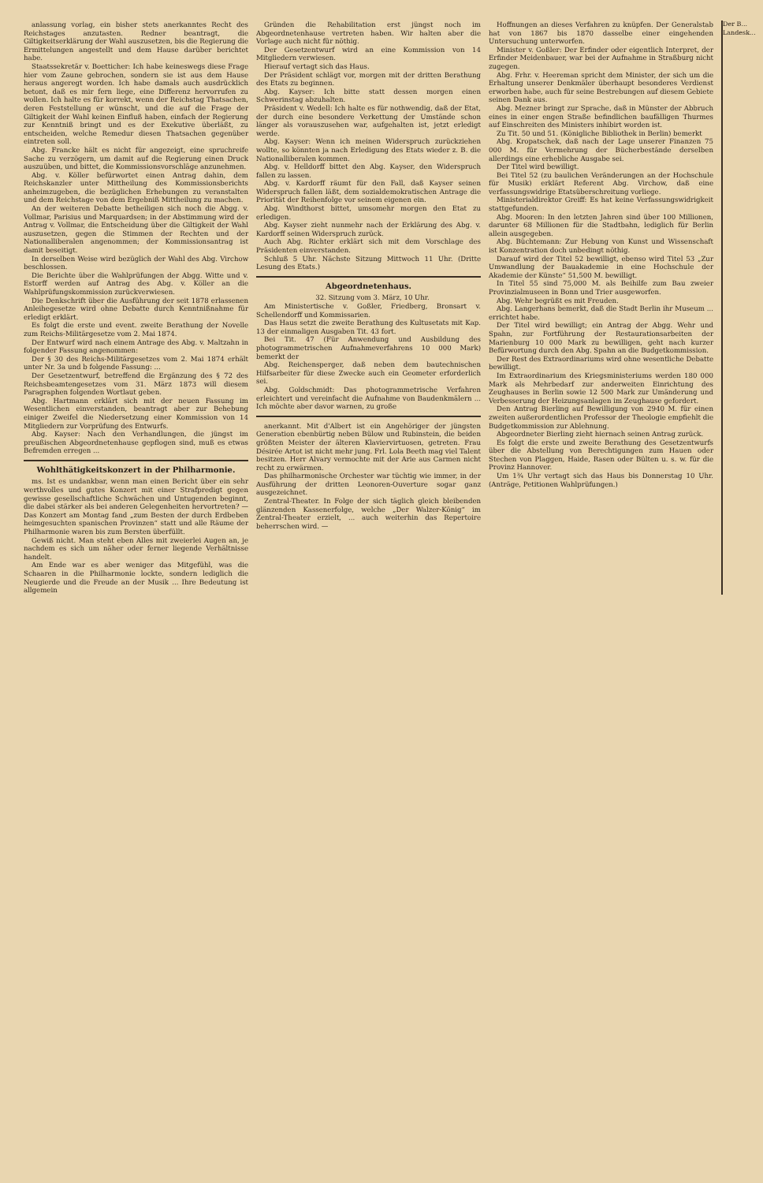anlassung vorlag, ein bisher stets anerkanntes Recht des Reichstages anzutasten. Redner beantragt, die Giltigkeitserklärung der Wahl auszusetzen, bis die Regierung die Ermittelungen angestellt und dem Hause darüber berichtet habe.
Staatssekretär v. Boetticher: Ich habe keineswegs diese Frage hier vom Zaune gebrochen, sondern sie ist aus dem Hause heraus angeregt worden. Ich habe damals auch ausdrücklich betont, daß es mir fern liege, eine Differenz hervorrufen zu wollen. Ich halte es für korrekt, wenn der Reichstag Thatsachen, deren Feststellung er wünscht, und die auf die Frage der Giltigkeit der Wahl keinen Einfluß haben, einfach der Regierung zur Kenntniß bringt und es der Exekutive überläßt, zu entscheiden, welche Remedur diesen Thatsachen gegenüber eintreten soll.
Abg. Francke hält es nicht für angezeigt, eine spruchreife Sache zu verzögern, um damit auf die Regierung einen Druck auszuüben, und bittet, die Kommissionsvorschläge anzunehmen.
Abg. v. Köller befürwortet einen Antrag dahin, dem Reichskanzler unter Mittheilung des Kommissionsberichts anheimzugeben, die bezüglichen Erhebungen zu veranstalten und dem Reichstage von dem Ergebniß Mittheilung zu machen.
An der weiteren Debatte betheiligen sich noch die Abgg. v. Vollmar, Parisius und Marquardsen; in der Abstimmung wird der Antrag v. Vollmar, die Entscheidung über die Giltigkeit der Wahl auszusetzen, gegen die Stimmen der Rechten und der Nationalliberalen angenommen; der Kommissionsantrag ist damit beseitigt.
In derselben Weise wird bezüglich der Wahl des Abg. Virchow beschlossen.
Die Berichte über die Wahlprüfungen der Abgg. Witte und v. Estorff werden auf Antrag des Abg. v. Köller an die Wahlprüfungskommission zurückverwiesen.
Die Denkschrift über die Ausführung der seit 1878 erlassenen Anleihegesetze wird ohne Debatte durch Kenntnißnahme für erledigt erklärt.
Es folgt die erste und event. zweite Berathung der Novelle zum Reichs-Militärgesetze vom 2. Mai 1874.
Der Entwurf wird nach einem Antrage des Abg. v. Maltzahn in folgender Fassung angenommen:
Der § 30 des Reichs-Militärgesetzes vom 2. Mai 1874 erhält unter Nr. 3a und b folgende Fassung: ...
Der Gesetzentwurf, betreffend die Ergänzung des § 72 des Reichsbeamtengesetzes vom 31. März 1873 will diesem Paragraphen folgenden Wortlaut geben.
Abg. Hartmann erklärt sich mit der neuen Fassung im Wesentlichen einverstanden, beantragt aber zur Behebung einiger Zweifel die Niedersetzung einer Kommission von 14 Mitgliedern zur Vorprüfung des Entwurfs.
Abg. Kayser: Nach den Verhandlungen, die jüngst im preußischen Abgeordnetenhause gepflogen sind, muß es etwas Befremden erregen ...
Wohlthätigkeitskonzert in der Philharmonie.
ms. Ist es undankbar, wenn man einen Bericht über ein sehr werthvolles und gutes Konzert mit einer Strafpredigt gegen gewisse gesellschaftliche Schwächen und Untugenden beginnt, die dabei stärker als bei anderen Gelegenheiten hervortreten? — Das Konzert am Montag fand „zum Besten der durch Erdbeben heimgesuchten spanischen Provinzen“ statt und alle Räume der Philharmonie waren bis zum Bersten überfüllt.
Gewiß nicht. Man steht eben Alles mit zweierlei Augen an, je nachdem es sich um näher oder ferner liegende Verhältnisse handelt.
Am Ende war es aber weniger das Mitgefühl, was die Schaaren in die Philharmonie lockte, sondern lediglich die Neugierde und die Freude an der Musik ... Ihre Bedeutung ist allgemein
Gründen die Rehabilitation erst jüngst noch im Abgeordnetenhause vertreten haben. Wir halten aber die Vorlage auch nicht für nöthig.
Der Gesetzentwurf wird an eine Kommission von 14 Mitgliedern verwiesen.
Hierauf vertagt sich das Haus.
Der Präsident schlägt vor, morgen mit der dritten Berathung des Etats zu beginnen.
Abg. Kayser: Ich bitte statt dessen morgen einen Schwerinstag abzuhalten.
Präsident v. Wedell: Ich halte es für nothwendig, daß der Etat, der durch eine besondere Verkettung der Umstände schon länger als vorauszusehen war, aufgehalten ist, jetzt erledigt werde.
Abg. Kayser: Wenn ich meinen Widerspruch zurückziehen wollte, so könnten ja nach Erledigung des Etats wieder z. B. die Nationalliberalen kommen.
Abg. v. Helldorff bittet den Abg. Kayser, den Widerspruch fallen zu lassen.
Abg. v. Kardorff räumt für den Fall, daß Kayser seinen Widerspruch fallen läßt, dem sozialdemokratischen Antrage die Priorität der Reihenfolge vor seinem eigenen ein.
Abg. Windthorst bittet, umsomehr morgen den Etat zu erledigen.
Abg. Kayser zieht nunmehr nach der Erklärung des Abg. v. Kardorff seinen Widerspruch zurück.
Auch Abg. Richter erklärt sich mit dem Vorschlage des Präsidenten einverstanden.
Schluß 5 Uhr. Nächste Sitzung Mittwoch 11 Uhr. (Dritte Lesung des Etats.)
Abgeordnetenhaus.
32. Sitzung vom 3. März, 10 Uhr.
Am Ministertische v. Goßler, Friedberg, Bronsart v. Schellendorff und Kommissarien.
Das Haus setzt die zweite Berathung des Kultusetats mit Kap. 13 der einmaligen Ausgaben Tit. 43 fort.
Bei Tit. 47 (Für Anwendung und Ausbildung des photogrammetrischen Aufnahmeverfahrens 10 000 Mark) bemerkt der
Abg. Reichensperger, daß neben dem bautechnischen Hilfsarbeiter für diese Zwecke auch ein Geometer erforderlich sei.
Abg. Goldschmidt: Das photogrammetrische Verfahren erleichtert und vereinfacht die Aufnahme von Baudenkmälern ... Ich möchte aber davor warnen, zu große
anerkannt. Mit d'Albert ist ein Angehöriger der jüngsten Generation ebenbürtig neben Bülow und Rubinstein, die beiden größten Meister der älteren Klaviervirtuosen, getreten. Frau Désirée Artot ist nicht mehr jung. Frl. Lola Beeth mag viel Talent besitzen. Herr Alvary vermochte mit der Arie aus Carmen nicht recht zu erwärmen.
Das philharmonische Orchester war tüchtig wie immer, in der Ausführung der dritten Leonoren-Ouverture sogar ganz ausgezeichnet.
Zentral-Theater. In Folge der sich täglich gleich bleibenden glänzenden Kassenerfolge, welche „Der Walzer-König“ im Zentral-Theater erzielt, ... auch weiterhin das Repertoire beherrschen wird. —
Hoffnungen an dieses Verfahren zu knüpfen. Der Generalstab hat von 1867 bis 1870 dasselbe einer eingehenden Untersuchung unterworfen.
Minister v. Goßler: Der Erfinder oder eigentlich Interpret, der Erfinder Meidenbauer, war bei der Aufnahme in Straßburg nicht zugegen.
Abg. Frhr. v. Heereman spricht dem Minister, der sich um die Erhaltung unserer Denkmäler überhaupt besonderes Verdienst erworben habe, auch für seine Bestrebungen auf diesem Gebiete seinen Dank aus.
Abg. Mezner bringt zur Sprache, daß in Münster der Abbruch eines in einer engen Straße befindlichen baufälligen Thurmes auf Einschreiten des Ministers inhibirt worden ist.
Zu Tit. 50 und 51. (Königliche Bibliothek in Berlin) bemerkt
Abg. Kropatschek, daß nach der Lage unserer Finanzen 75 000 M. für Vermehrung der Bücherbestände derselben allerdings eine erhebliche Ausgabe sei.
Der Titel wird bewilligt.
Bei Titel 52 (zu baulichen Veränderungen an der Hochschule für Musik) erklärt Referent Abg. Virchow, daß eine verfassungswidrige Etatsüberschreitung vorliege.
Ministerialdirektor Greiff: Es hat keine Verfassungswidrigkeit stattgefunden.
Abg. Mooren: In den letzten Jahren sind über 100 Millionen, darunter 68 Millionen für die Stadtbahn, lediglich für Berlin allein ausgegeben.
Abg. Büchtemann: Zur Hebung von Kunst und Wissenschaft ist Konzentration doch unbedingt nöthig.
Darauf wird der Titel 52 bewilligt, ebenso wird Titel 53 „Zur Umwandlung der Bauakademie in eine Hochschule der Akademie der Künste“ 51,500 M. bewilligt.
In Titel 55 sind 75,000 M. als Beihilfe zum Bau zweier Provinzialmuseen in Bonn und Trier ausgeworfen.
Abg. Wehr begrüßt es mit Freuden.
Abg. Langerhans bemerkt, daß die Stadt Berlin ihr Museum ... errichtet habe.
Der Titel wird bewilligt; ein Antrag der Abgg. Wehr und Spahn, zur Fortführung der Restaurationsarbeiten der Marienburg 10 000 Mark zu bewilligen, geht nach kurzer Befürwortung durch den Abg. Spahn an die Budgetkommission.
Der Rest des Extraordinariums wird ohne wesentliche Debatte bewilligt.
Im Extraordinarium des Kriegsministeriums werden 180 000 Mark als Mehrbedarf zur anderweiten Einrichtung des Zeughauses in Berlin sowie 12 500 Mark zur Umänderung und Verbesserung der Heizungsanlagen im Zeughause gefordert.
Den Antrag Bierling auf Bewilligung von 2940 M. für einen zweiten außerordentlichen Professor der Theologie empfiehlt die Budgetkommission zur Ablehnung.
Abgeordneter Bierling zieht hiernach seinen Antrag zurück.
Es folgt die erste und zweite Berathung des Gesetzentwurfs über die Abstellung von Berechtigungen zum Hauen oder Stechen von Plaggen, Haide, Rasen oder Bülten u. s. w. für die Provinz Hannover.
Um 1¾ Uhr vertagt sich das Haus bis Donnerstag 10 Uhr. (Anträge, Petitionen Wahlprüfungen.)
Der B... Landesk...